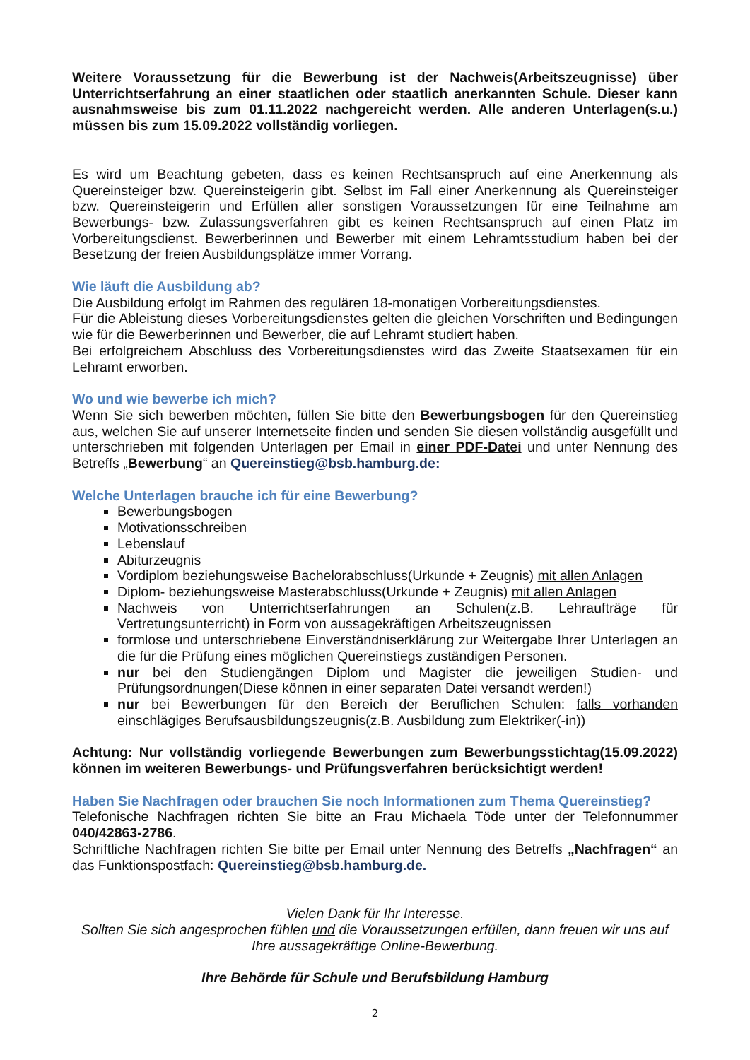Weitere Voraussetzung für die Bewerbung ist der Nachweis(Arbeitszeugnisse) über Unterrichtserfahrung an einer staatlichen oder staatlich anerkannten Schule. Dieser kann ausnahmsweise bis zum 01.11.2022 nachgereicht werden. Alle anderen Unterlagen(s.u.) müssen bis zum 15.09.2022 vollständig vorliegen.
Es wird um Beachtung gebeten, dass es keinen Rechtsanspruch auf eine Anerkennung als Quereinsteiger bzw. Quereinsteigerin gibt. Selbst im Fall einer Anerkennung als Quereinsteiger bzw. Quereinsteigerin und Erfüllen aller sonstigen Voraussetzungen für eine Teilnahme am Bewerbungs- bzw. Zulassungsverfahren gibt es keinen Rechtsanspruch auf einen Platz im Vorbereitungsdienst. Bewerberinnen und Bewerber mit einem Lehramtsstudium haben bei der Besetzung der freien Ausbildungsplätze immer Vorrang.
Wie läuft die Ausbildung ab?
Die Ausbildung erfolgt im Rahmen des regulären 18-monatigen Vorbereitungsdienstes.
Für die Ableistung dieses Vorbereitungsdienstes gelten die gleichen Vorschriften und Bedingungen wie für die Bewerberinnen und Bewerber, die auf Lehramt studiert haben.
Bei erfolgreichem Abschluss des Vorbereitungsdienstes wird das Zweite Staatsexamen für ein Lehramt erworben.
Wo und wie bewerbe ich mich?
Wenn Sie sich bewerben möchten, füllen Sie bitte den Bewerbungsbogen für den Quereinstieg aus, welchen Sie auf unserer Internetseite finden und senden Sie diesen vollständig ausgefüllt und unterschrieben mit folgenden Unterlagen per Email in einer PDF-Datei und unter Nennung des Betreffs „Bewerbung“ an Quereinstieg@bsb.hamburg.de:
Welche Unterlagen brauche ich für eine Bewerbung?
Bewerbungsbogen
Motivationsschreiben
Lebenslauf
Abiturzeugnis
Vordiplom beziehungsweise Bachelorabschluss(Urkunde + Zeugnis) mit allen Anlagen
Diplom- beziehungsweise Masterabschluss(Urkunde + Zeugnis) mit allen Anlagen
Nachweis von Unterrichtserfahrungen an Schulen(z.B. Lehraufträge für Vertretungsunterricht) in Form von aussagekräftigen Arbeitszeugnissen
formlose und unterschriebene Einverständniserklärung zur Weitergabe Ihrer Unterlagen an die für die Prüfung eines möglichen Quereinstiegs zuständigen Personen.
nur bei den Studiengängen Diplom und Magister die jeweiligen Studien- und Prüfungsordnungen(Diese können in einer separaten Datei versandt werden!)
nur bei Bewerbungen für den Bereich der Beruflichen Schulen: falls vorhanden einschlägiges Berufsausbildungszeugnis(z.B. Ausbildung zum Elektriker(-in))
Achtung: Nur vollständig vorliegende Bewerbungen zum Bewerbungsstichtag(15.09.2022) können im weiteren Bewerbungs- und Prüfungsverfahren berücksichtigt werden!
Haben Sie Nachfragen oder brauchen Sie noch Informationen zum Thema Quereinstieg?
Telefonische Nachfragen richten Sie bitte an Frau Michaela Töde unter der Telefonnummer 040/42863-2786.
Schriftliche Nachfragen richten Sie bitte per Email unter Nennung des Betreffs „Nachfragen“ an das Funktionspostfach: Quereinstieg@bsb.hamburg.de.
Vielen Dank für Ihr Interesse.
Sollten Sie sich angesprochen fühlen und die Voraussetzungen erfüllen, dann freuen wir uns auf Ihre aussagekräftige Online-Bewerbung.
Ihre Behörde für Schule und Berufsbildung Hamburg
2